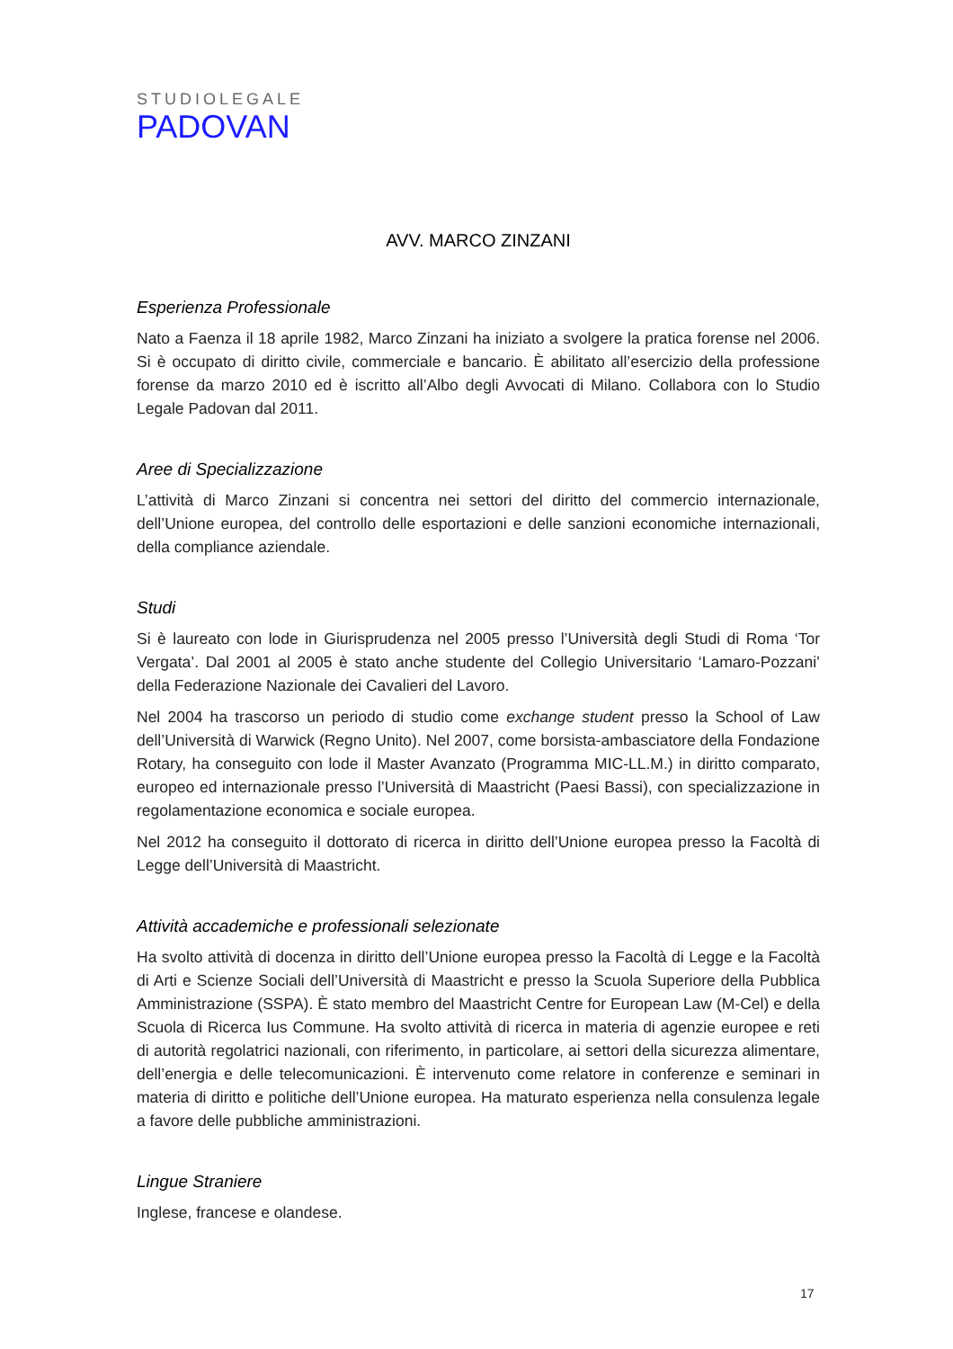STUDIOLEGALE
PADOVAN
AVV. MARCO ZINZANI
Esperienza Professionale
Nato a Faenza il 18 aprile 1982, Marco Zinzani ha iniziato a svolgere la pratica forense nel 2006. Si è occupato di diritto civile, commerciale e bancario. È abilitato all’esercizio della professione forense da marzo 2010 ed è iscritto all’Albo degli Avvocati di Milano. Collabora con lo Studio Legale Padovan dal 2011.
Aree di Specializzazione
L’attività di Marco Zinzani si concentra nei settori del diritto del commercio internazionale, dell’Unione europea, del controllo delle esportazioni e delle sanzioni economiche internazionali, della compliance aziendale.
Studi
Si è laureato con lode in Giurisprudenza nel 2005 presso l’Università degli Studi di Roma ‘Tor Vergata’. Dal 2001 al 2005 è stato anche studente del Collegio Universitario ‘Lamaro-Pozzani’ della Federazione Nazionale dei Cavalieri del Lavoro.
Nel 2004 ha trascorso un periodo di studio come exchange student presso la School of Law dell’Università di Warwick (Regno Unito). Nel 2007, come borsista-ambasciatore della Fondazione Rotary, ha conseguito con lode il Master Avanzato (Programma MIC-LL.M.) in diritto comparato, europeo ed internazionale presso l’Università di Maastricht (Paesi Bassi), con specializzazione in regolamentazione economica e sociale europea.
Nel 2012 ha conseguito il dottorato di ricerca in diritto dell’Unione europea presso la Facoltà di Legge dell’Università di Maastricht.
Attività accademiche e professionali selezionate
Ha svolto attività di docenza in diritto dell’Unione europea presso la Facoltà di Legge e la Facoltà di Arti e Scienze Sociali dell’Università di Maastricht e presso la Scuola Superiore della Pubblica Amministrazione (SSPA). È stato membro del Maastricht Centre for European Law (M-Cel) e della Scuola di Ricerca Ius Commune. Ha svolto attività di ricerca in materia di agenzie europee e reti di autorità regolatrici nazionali, con riferimento, in particolare, ai settori della sicurezza alimentare, dell’energia e delle telecomunicazioni. È intervenuto come relatore in conferenze e seminari in materia di diritto e politiche dell’Unione europea. Ha maturato esperienza nella consulenza legale a favore delle pubbliche amministrazioni.
Lingue Straniere
Inglese, francese e olandese.
17